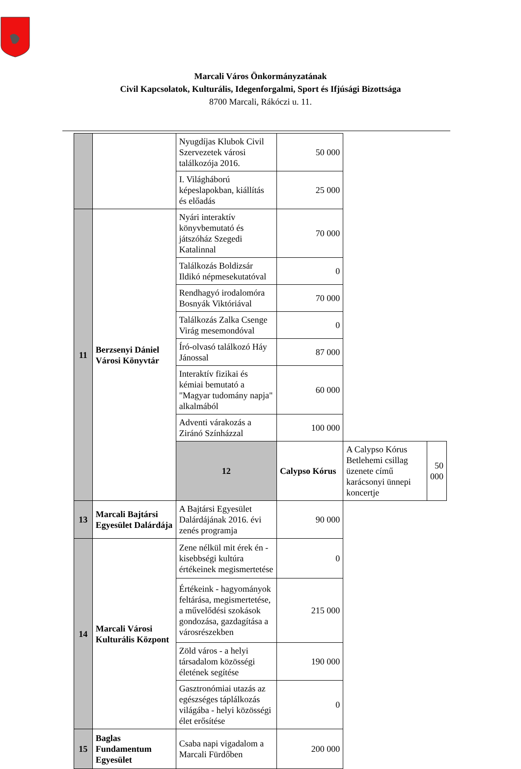Marcali Város Önkormányzatának
Civil Kapcsolatok, Kulturális, Idegenforgalmi, Sport és Ifjúsági Bizottsága
8700 Marcali, Rákóczi u. 11.
| | | Nyugdíjas Klubok Civil Szervezetek városi találkozója 2016. | 50 000 | | |
| | | I. Világháború képeslapokban, kiállítás és előadás | 25 000 | | |
| 11 | Berzsenyi Dániel Városi Könyvtár | Nyári interaktív könyvbemutató és játszóház Szegedi Katalinnal | 70 000 | | |
| | | Találkozás Boldizsár Ildikó népmesekutatóval | 0 | | |
| | | Rendhagyó irodalomóra Bosnyák Viktóriával | 70 000 | | |
| | | Találkozás Zalka Csenge Virág mesemondóval | 0 | | |
| | | Író-olvasó találkozó Háy Jánossal | 87 000 | | |
| | | Interaktív fizikai és kémiai bemutató a "Magyar tudomány napja" alkalmából | 60 000 | | |
| | | Adventi várakozás a Ziránó Színházzal | 100 000 | | |
| | | 12 | Calypso Kórus | A Calypso Kórus Betlehemi csillag üzenete című karácsonyi ünnepi koncertje | 50 000 |
| 13 | Marcali Bajtársi Egyesület Dalárdája | A Bajtársi Egyesület Dalárdájának 2016. évi zenés programja | 90 000 | | |
| 14 | Marcali Városi Kulturális Központ | Zene nélkül mit érek én - kisebbségi kultúra értékeinek megismertetése | 0 | | |
| | | Értékeink - hagyományok feltárása, megismertetése, a művelődési szokások gondozása, gazdagítása a városrészekben | 215 000 | | |
| | | Zöld város - a helyi társadalom közösségi életének segítése | 190 000 | | |
| | | Gasztronómiai utazás az egészséges táplálkozás világába - helyi közösségi élet erősítése | 0 | | |
| 15 | Baglas Fundamentum Egyesület | Csaba napi vigadalom a Marcali Fürdőben | 200 000 | | |